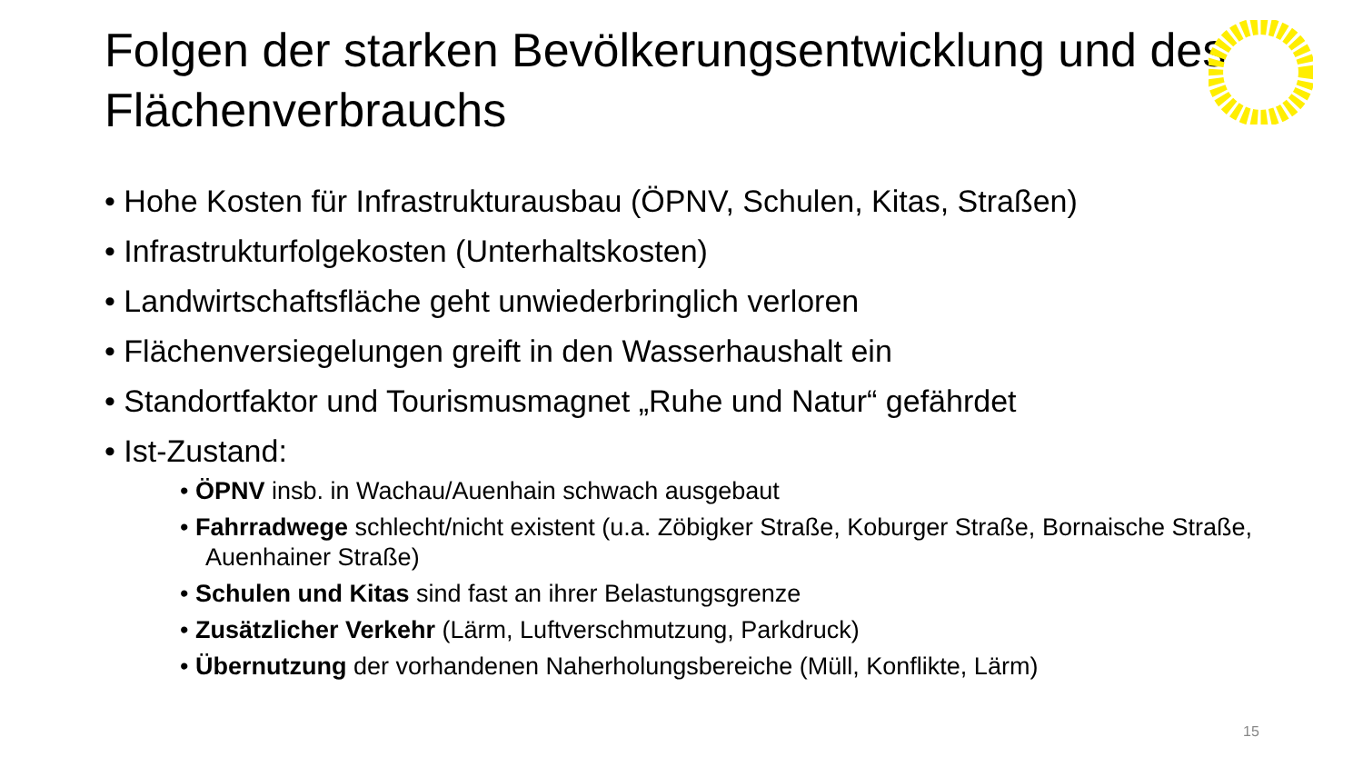Folgen der starken Bevölkerungsentwicklung und des Flächenverbrauchs
• Hohe Kosten für Infrastrukturausbau (ÖPNV, Schulen, Kitas, Straßen)
• Infrastrukturfolgekosten (Unterhaltskosten)
• Landwirtschaftsfläche geht unwiederbringlich verloren
• Flächenversiegelungen greift in den Wasserhaushalt ein
• Standortfaktor und Tourismusmagnet „Ruhe und Natur“ gefährdet
• Ist-Zustand:
• ÖPNV insb. in Wachau/Auenhain schwach ausgebaut
• Fahrradwege schlecht/nicht existent (u.a. Zöbigker Straße, Koburger Straße, Bornaische Straße, Auenhainer Straße)
• Schulen und Kitas sind fast an ihrer Belastungsgrenze
• Zusätzlicher Verkehr (Lärm, Luftverschmutzung, Parkdruck)
• Übernutzung der vorhandenen Naherholungsbereiche (Müll, Konflikte, Lärm)
15